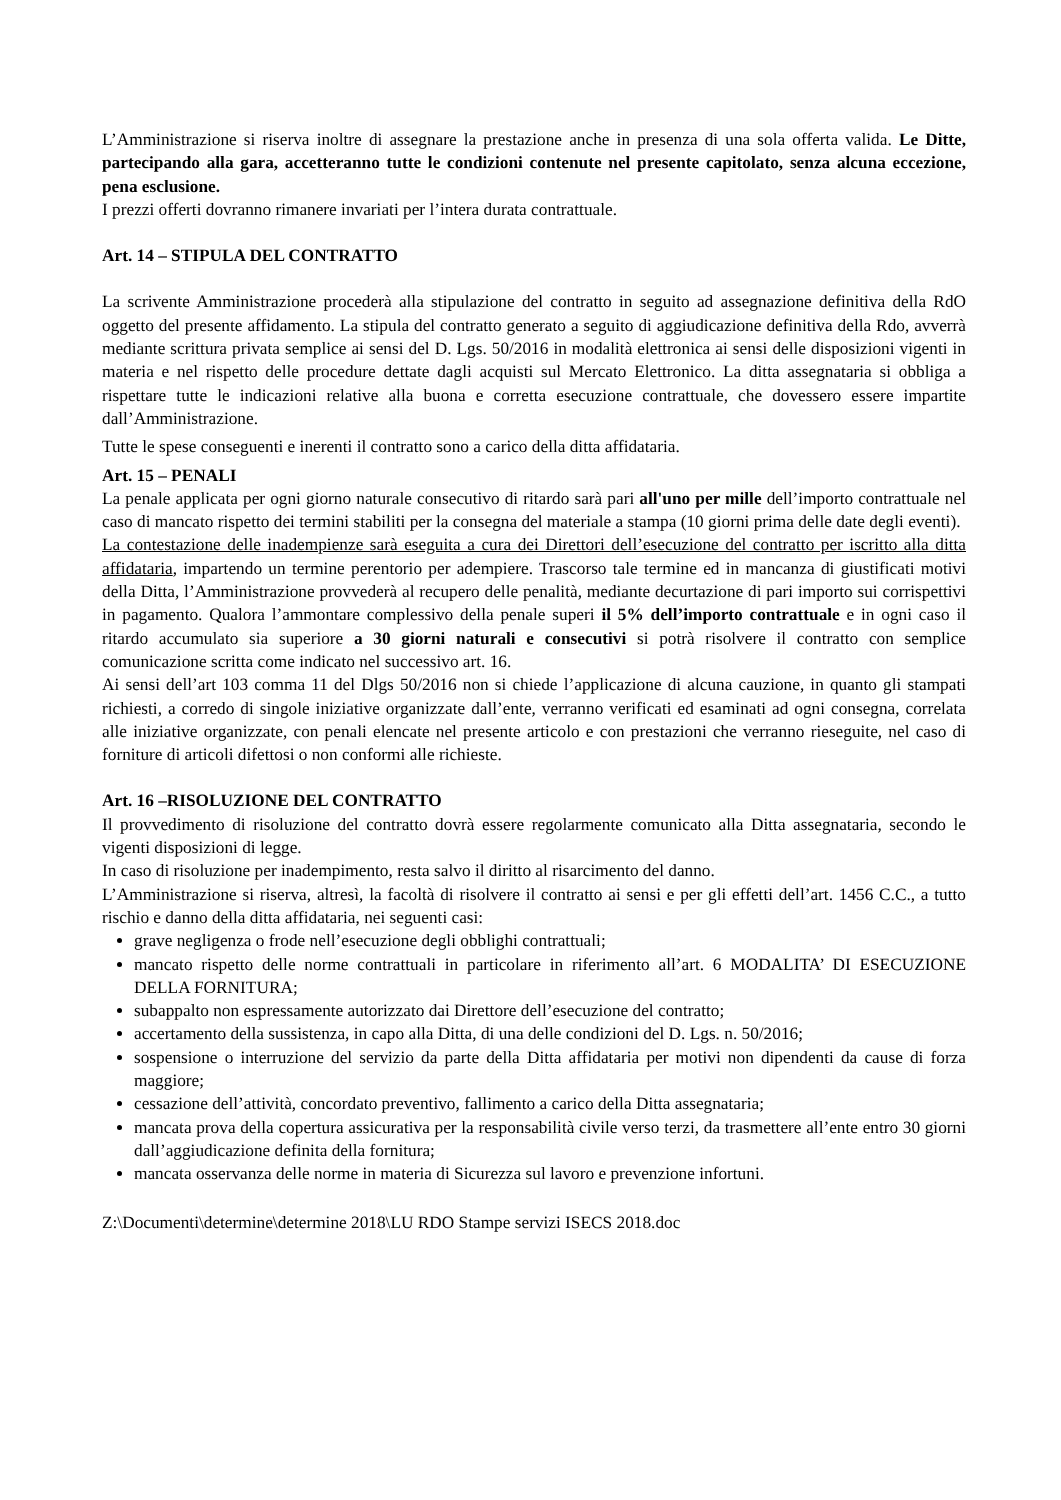L’Amministrazione si riserva inoltre di assegnare la prestazione anche in presenza di una sola offerta valida. Le Ditte, partecipando alla gara, accetteranno tutte le condizioni contenute nel presente capitolato, senza alcuna eccezione, pena esclusione.
I prezzi offerti dovranno rimanere invariati per l’intera durata contrattuale.
Art. 14 – STIPULA DEL CONTRATTO
La scrivente Amministrazione procederà alla stipulazione del contratto in seguito ad assegnazione definitiva della RdO oggetto del presente affidamento. La stipula del contratto generato a seguito di aggiudicazione definitiva della Rdo, avverrà mediante scrittura privata semplice ai sensi del D. Lgs. 50/2016 in modalità elettronica ai sensi delle disposizioni vigenti in materia e nel rispetto delle procedure dettate dagli acquisti sul Mercato Elettronico. La ditta assegnataria si obbliga a rispettare tutte le indicazioni relative alla buona e corretta esecuzione contrattuale, che dovessero essere impartite dall’Amministrazione.
Tutte le spese conseguenti e inerenti il contratto sono a carico della ditta affidataria.
Art. 15 – PENALI
La penale applicata per ogni giorno naturale consecutivo di ritardo sarà pari all'uno per mille dell’importo contrattuale nel caso di mancato rispetto dei termini stabiliti per la consegna del materiale a stampa (10 giorni prima delle date degli eventi).
La contestazione delle inadempienze sarà eseguita a cura dei Direttori dell’esecuzione del contratto per iscritto alla ditta affidataria, impartendo un termine perentorio per adempiere. Trascorso tale termine ed in mancanza di giustificati motivi della Ditta, l’Amministrazione provvederà al recupero delle penalità, mediante decurtazione di pari importo sui corrispettivi in pagamento. Qualora l’ammontare complessivo della penale superi il 5% dell’importo contrattuale e in ogni caso il ritardo accumulato sia superiore a 30 giorni naturali e consecutivi si potrà risolvere il contratto con semplice comunicazione scritta come indicato nel successivo art. 16.
Ai sensi dell’art 103 comma 11 del Dlgs 50/2016 non si chiede l’applicazione di alcuna cauzione, in quanto gli stampati richiesti, a corredo di singole iniziative organizzate dall’ente, verranno verificati ed esaminati ad ogni consegna, correlata alle iniziative organizzate, con penali elencate nel presente articolo e con prestazioni che verranno rieseguite, nel caso di forniture di articoli difettosi o non conformi alle richieste.
Art. 16 –RISOLUZIONE DEL CONTRATTO
Il provvedimento di risoluzione del contratto dovrà essere regolarmente comunicato alla Ditta assegnataria, secondo le vigenti disposizioni di legge.
In caso di risoluzione per inadempimento, resta salvo il diritto al risarcimento del danno.
L’Amministrazione si riserva, altresì, la facoltà di risolvere il contratto ai sensi e per gli effetti dell’art. 1456 C.C., a tutto rischio e danno della ditta affidataria, nei seguenti casi:
grave negligenza o frode nell’esecuzione degli obblighi contrattuali;
mancato rispetto delle norme contrattuali in particolare in riferimento all’art. 6 MODALITA’ DI ESECUZIONE DELLA FORNITURA;
subappalto non espressamente autorizzato dai Direttore dell’esecuzione del contratto;
accertamento della sussistenza, in capo alla Ditta, di una delle condizioni del D. Lgs. n. 50/2016;
sospensione o interruzione del servizio da parte della Ditta affidataria per motivi non dipendenti da cause di forza maggiore;
cessazione dell’attività, concordato preventivo, fallimento a carico della Ditta assegnataria;
mancata prova della copertura assicurativa per la responsabilità civile verso terzi, da trasmettere all’ente entro 30 giorni dall’aggiudicazione definita della fornitura;
mancata osservanza delle norme in materia di Sicurezza sul lavoro e prevenzione infortuni.
Z:\Documenti\determine\determine 2018\LU RDO Stampe servizi ISECS 2018.doc